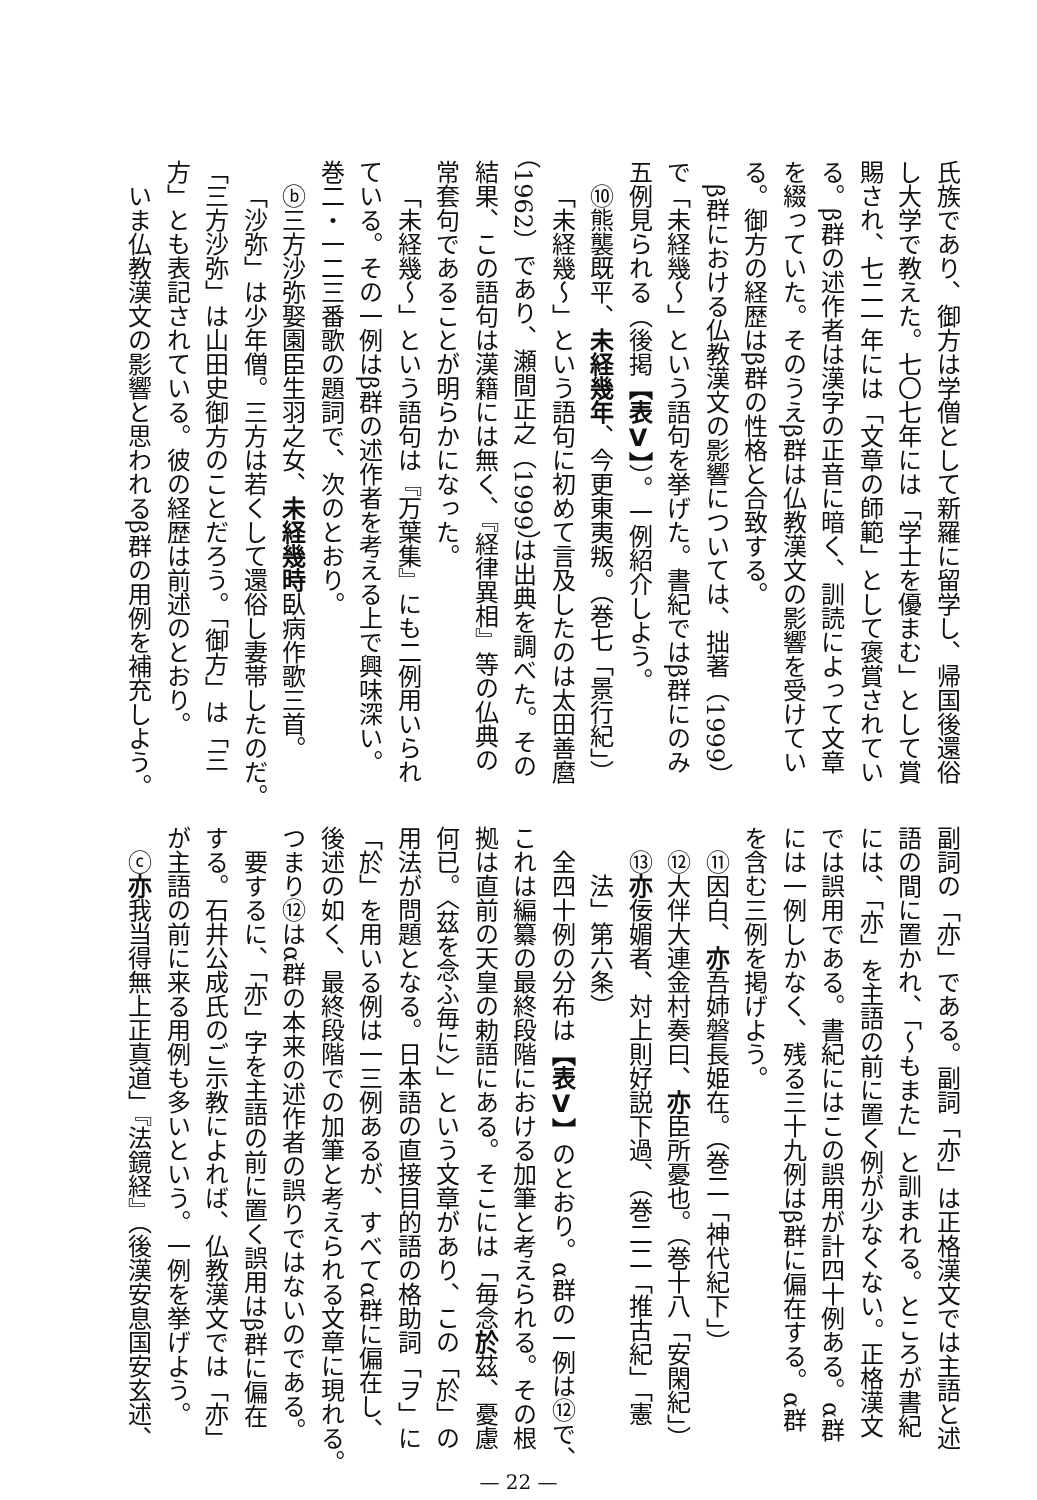氏族であり、御方は学僧として新羅に留学し、帰国後還俗
し大学で教えた。七〇七年には「学士を優まむ」として賞
賜され、七二一年には「文章の師範」として褒賞されてい
る。β群の述作者は漢字の正音に暗く、訓読によって文章
を綴っていた。そのうえβ群は仏教漢文の影響を受けてい
る。御方の経歴はβ群の性格と合致する。
β群における仏教漢文の影響については、拙著（1999）
で「未経幾～」という語句を挙げた。書紀ではβ群にのみ
五例見られる（後掲【表Ⅴ】）。一例紹介しよう。
⑩熊襲既平、未経幾年、今更東夷叛。（巻七「景行紀」）
「未経幾～」という語句に初めて言及したのは太田善麿
（1962）であり、瀬間正之（1999）は出典を調べた。その
結果、この語句は漢籍には無く、『経律異相』等の仏典の
常套句であることが明らかになった。
「未経幾～」という語句は『万葉集』にも二例用いられ
ている。その一例はβ群の述作者を考える上で興味深い。
巻二・一二三番歌の題詞で、次のとおり。
ⓑ三方沙弥娶園臣生羽之女、未経幾時臥病作歌三首。
「沙弥」は少年僧。三方は若くして還俗し妻帯したのだ。
「三方沙弥」は山田史御方のことだろう。「御方」は「三
方」とも表記されている。彼の経歴は前述のとおり。
いま仏教漢文の影響と思われるβ群の用例を補充しよう。
副詞の「亦」である。副詞「亦」は正格漢文では主語と述
語の間に置かれ、「～もまた」と訓まれる。ところが書紀
には、「亦」を主語の前に置く例が少なくない。正格漢文
では誤用である。書紀にはこの誤用が計四十例ある。α群
には一例しかなく、残る三十九例はβ群に偏在する。α群
を含む三例を掲げよう。
⑪因白、亦吾姉磐長姫在。（巻二「神代紀下」）
⑫大伴大連金村奏曰、亦臣所憂也。（巻十八「安閑紀」）
⑬亦佞媚者、対上則好説下過、（巻二二「推古紀」「憲
法」第六条）
全四十例の分布は【表Ⅴ】のとおり。α群の一例は⑫で、
これは編纂の最終段階における加筆と考えられる。その根
拠は直前の天皇の勅語にある。そこには「毎念於茲、憂慮
何已。〈茲を念ふ毎に〉」という文章があり、この「於」の
用法が問題となる。日本語の直接目的語の格助詞「ヲ」に
「於」を用いる例は一三例あるが、すべてα群に偏在し、
後述の如く、最終段階での加筆と考えられる文章に現れる。
つまり⑫はα群の本来の述作者の誤りではないのである。
要するに、「亦」字を主語の前に置く誤用はβ群に偏在
する。石井公成氏のご示教によれば、仏教漢文では「亦」
が主語の前に来る用例も多いという。一例を挙げよう。
ⓒ亦我当得無上正真道」『法鏡経』（後漢安息国安玄述、
— 22 —